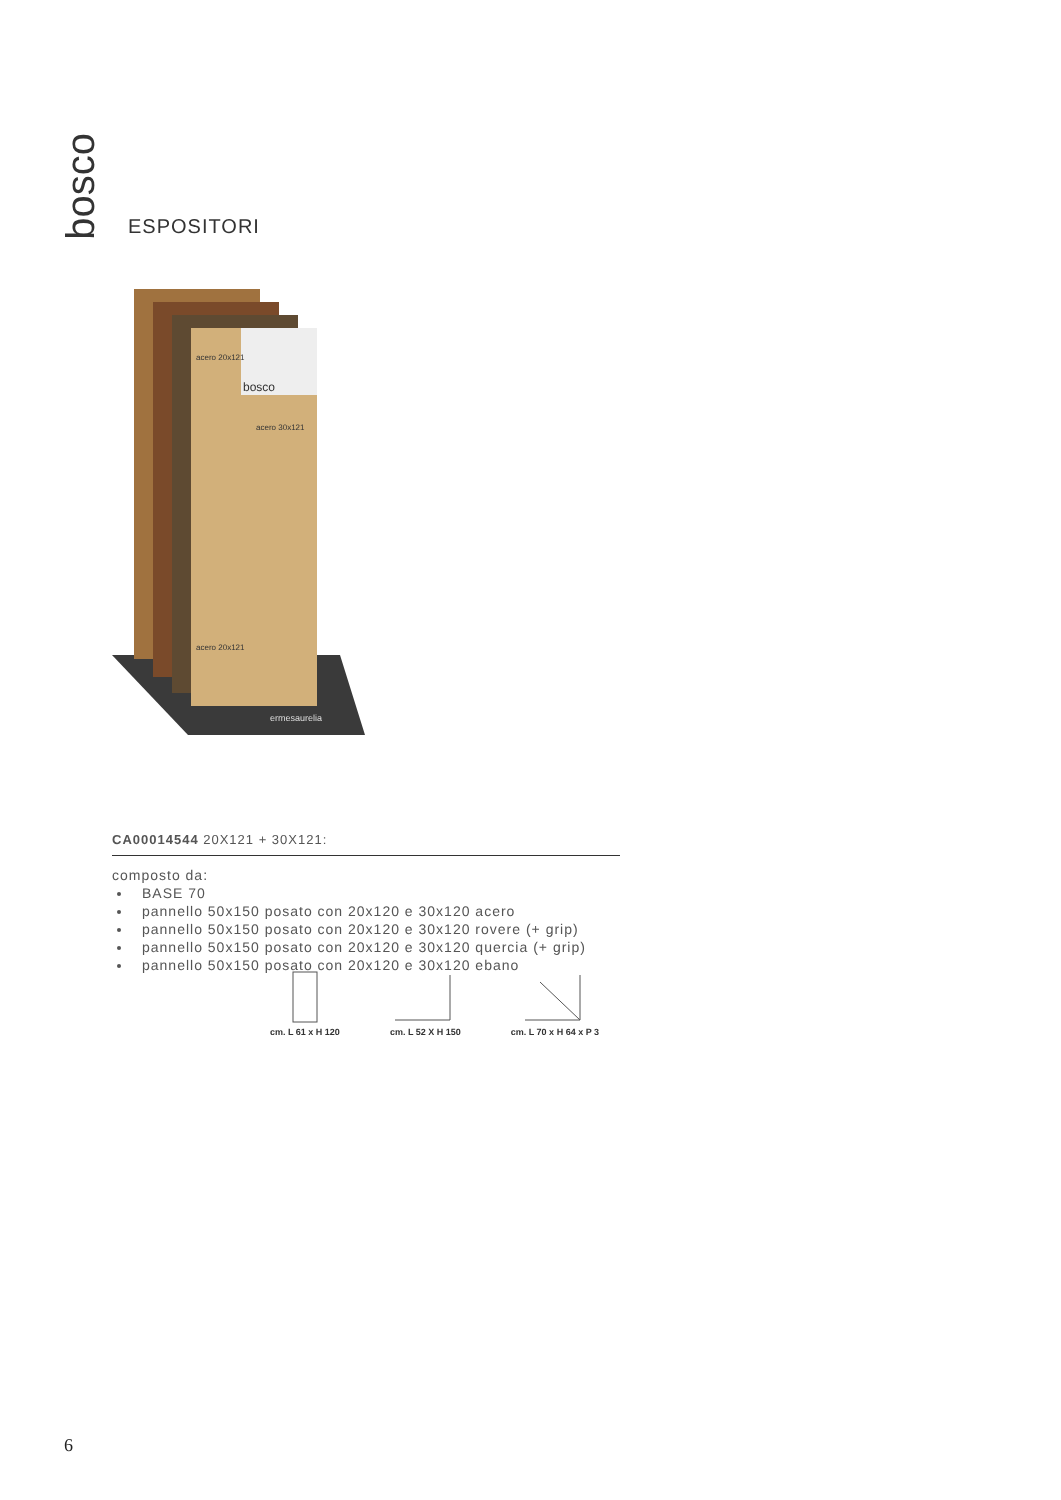bosco
ESPOSITORI
bosco
acero 20x121
acero 30x121
acero 20x121
ermesaurelia
CA00014544 20X121 + 30X121:
composto da:
BASE 70
pannello 50x150 posato con 20x120 e 30x120 acero
pannello 50x150 posato con 20x120 e 30x120 rovere (+ grip)
pannello 50x150 posato con 20x120 e 30x120 quercia (+ grip)
pannello 50x150 posato con 20x120 e 30x120 ebano
cm. L 61 x H 120
cm. L 52 X H 150
cm. L 70 x H 64 x P 3
6